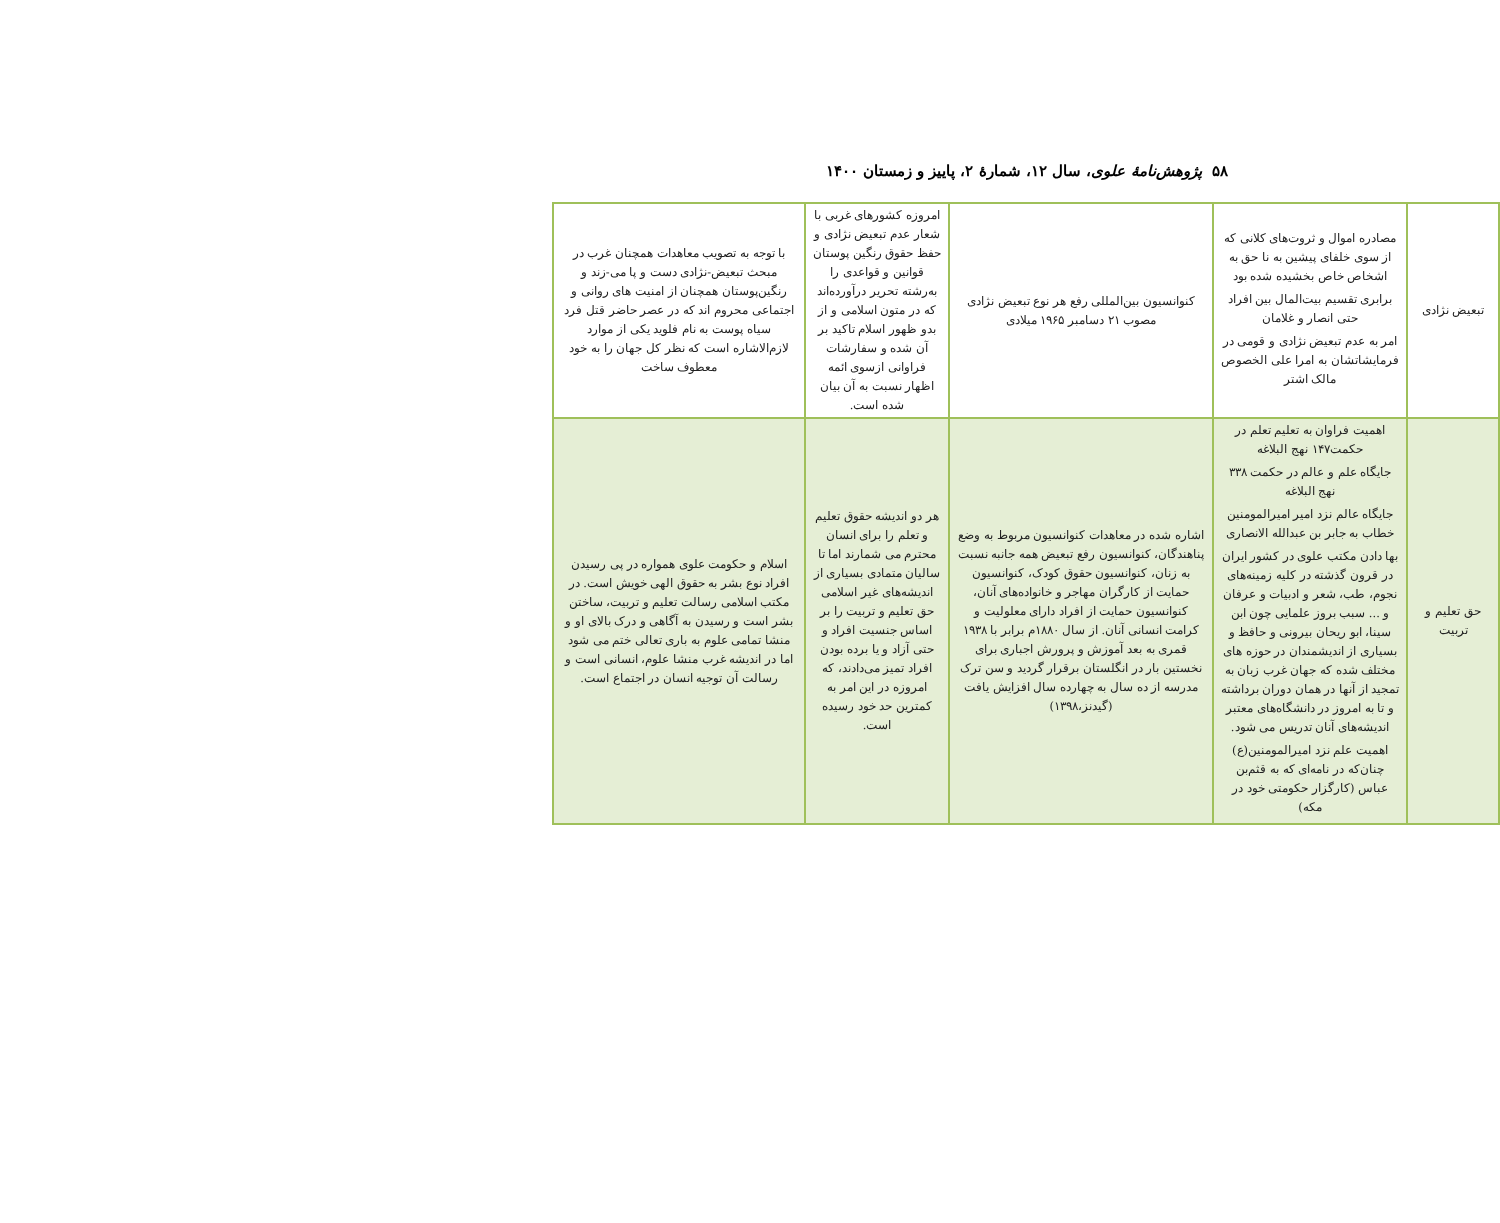۵۸ پژوهش‌نامۀ علوی، سال ۱۲، شمارۀ ۲، پاییز و زمستان ۱۴۰۰
| تبعیض نژادی | مصادره اموال و ثروت‌های کلانی که از سوی خلفای پیشین به نا حق به اشخاص خاص بخشیده شده بود برابری تقسیم بیت‌المال بین افراد حتی انصار و غلامان امر به عدم تبعیض نژادی و قومی در فرمایشاتشان به امرا علی الخصوص مالک اشتر | کنوانسیون بین‌المللی رفع هر نوع تبعیض نژادی مصوب ۲۱ دسامبر ۱۹۶۵ میلادی | امروزه کشورهای غربی با شعار عدم تبعیض نژادی و حفظ حقوق رنگین پوستان قوانین و قواعدی را به‌رشته تحریر درآورده‌اند که در متون اسلامی و از بدو ظهور اسلام تاکید بر آن شده و سفارشات فراوانی ازسوی ائمه اظهار نسبت به آن بیان شده است. | با توجه به تصویب معاهدات همچنان غرب در مبحث تبعیض-نژادی دست و پا می-زند و رنگین‌پوستان همچنان از امنیت های روانی و اجتماعی محروم اند که در عصر حاضر قتل فرد سیاه پوست به نام فلوید یکی از موارد لازم‌الاشاره است که نظر کل جهان را به خود معطوف ساخت |
| حق تعلیم و تربیت | اهمیت فراوان به تعلیم تعلم در حکمت۱۴۷ نهج البلاغه جایگاه علم و عالم در حکمت ۳۳۸ نهج البلاغه جایگاه عالم نزد امیر امیرالمومنین خطاب به جابر بن عبدالله الانصاری بها دادن مکتب علوی در کشور ایران در قرون گذشته در کلیه زمینه‌های نجوم، طب، شعر و ادبیات و عرفان و ... سبب بروز علمایی چون ابن سینا، ابو ریحان بیرونی و حافظ و بسیاری از اندیشمندان در حوزه های مختلف شده که جهان غرب زبان به تمجید از آنها در همان دوران برداشته و تا به امروز در دانشگاه‌های معتبر اندیشه‌های آنان تدریس می شود. اهمیت علم نزد امیرالمومنین(ع) چنان‌که در نامه‌ای که به قثم‌بن عباس (کارگزار حکومتی خود در مکه) | اشاره شده در معاهدات کنوانسیون مربوط به وضع پناهندگان، کنوانسیون رفع تبعیض همه جانبه نسبت به زنان، کنوانسیون حقوق کودک، کنوانسیون حمایت از کارگران مهاجر و خانواده‌های آنان، کنوانسیون حمایت از افراد دارای معلولیت و کرامت انسانی آنان. از سال ۱۸۸۰م برابر با ۱۹۳۸ قمری به بعد آموزش و پرورش اجباری برای نخستین بار در انگلستان برقرار گردید و سن ترک مدرسه از ده سال به چهارده سال افزایش یافت (گیدنز،۱۳۹۸) | هر دو اندیشه حقوق تعلیم و تعلم را برای انسان محترم می شمارند اما تا سالیان متمادی بسیاری از اندیشه‌های غیر اسلامی حق تعلیم و تربیت را بر اساس جنسیت افراد و حتی آزاد و یا برده بودن افراد تمیز می‌دادند، که امروزه در این امر به کمترین حد خود رسیده است. | اسلام و حکومت علوی همواره در پی رسیدن افراد نوع بشر به حقوق الهی خویش است. در مکتب اسلامی رسالت تعلیم و تربیت، ساختن بشر است و رسیدن به آگاهی و درک بالای او و منشا تمامی علوم به باری تعالی ختم می شود اما در اندیشه غرب منشا علوم، انسانی است و رسالت آن توجیه انسان در اجتماع است. |